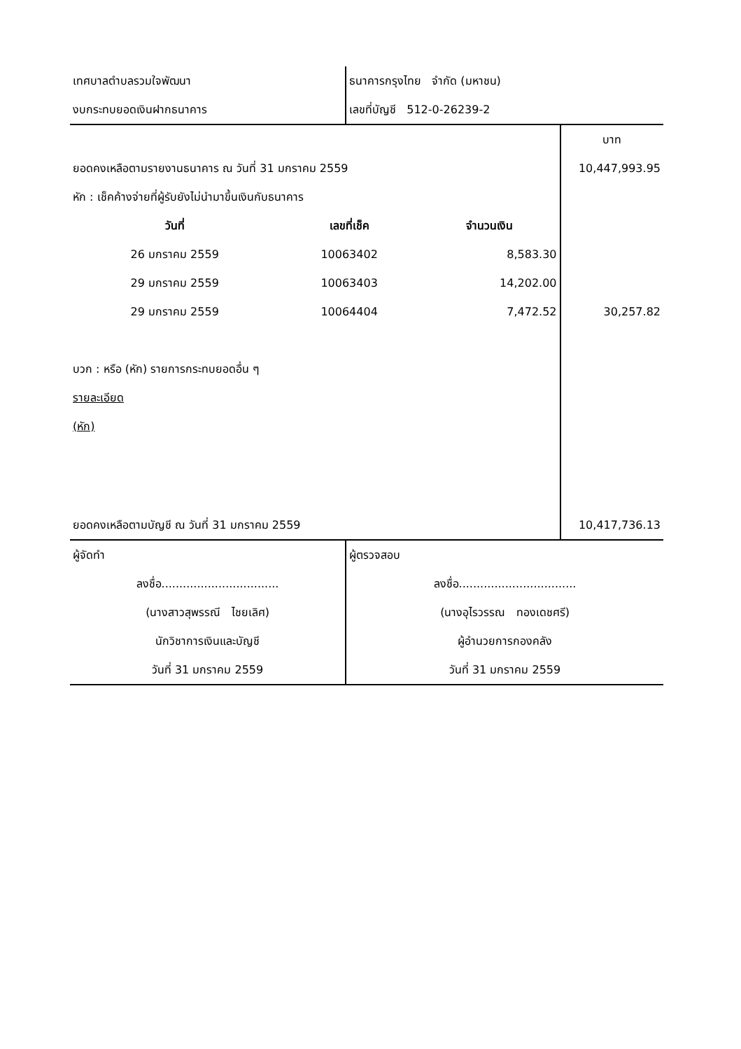| เทศบาลตำบลรวมใจพัฒนา | ธนาคารกรุงไทย จำกัด (มหาชน) |
| งบกระทบยอดเงินฝากธนาคาร | เลขที่บัญชี 512-0-26239-2 |
| | | | บาท |
| ยอดคงเหลือตามรายงานธนาคาร ณ วันที่ 31 มกราคม 2559 | | | 10,447,993.95 |
| หัก : เช็คค้างจ่ายที่ผู้รับยังไม่นำมาขึ้นเงินกับธนาคาร | | | |
| วันที่ | เลขที่เช็ค | จำนวนเงิน | |
| 26 มกราคม 2559 | 10063402 | 8,583.30 | |
| 29 มกราคม 2559 | 10063403 | 14,202.00 | |
| 29 มกราคม 2559 | 10064404 | 7,472.52 | 30,257.82 |
| บวก : หรือ (หัก) รายการกระทบยอดอื่น ๆ | | | |
| รายละเอียด | | | |
| (หัก) | | | |
| ยอดคงเหลือตามบัญชี ณ วันที่ 31 มกราคม 2559 | | | 10,417,736.13 |
| ผู้จัดทำ | ผู้ตรวจสอบ |
| ลงชื่อ................................. | ลงชื่อ................................. |
| (นางสาวสุพรรณี ไชยเลิศ) | (นางอุไรวรรณ ทองเดชศรี) |
| นักวิชาการเงินและบัญชี | ผู้อำนวยการกองคลัง |
| วันที่ 31 มกราคม 2559 | วันที่ 31 มกราคม 2559 |